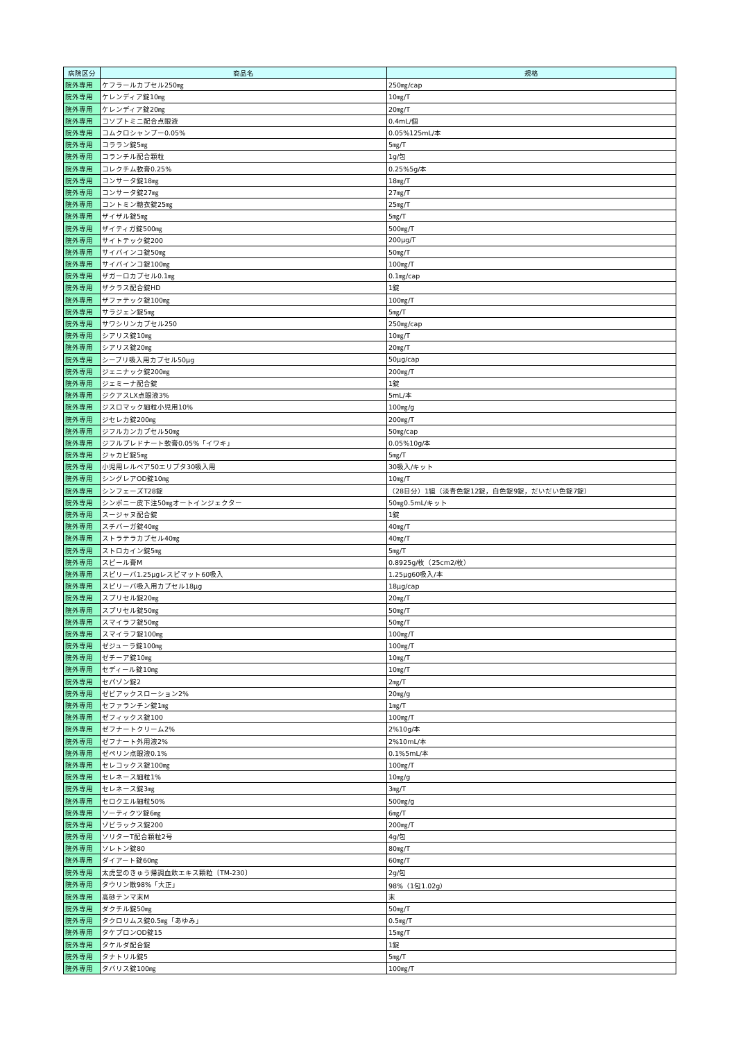| 病院区分 | 商品名 | 規格 |
| --- | --- | --- |
| 院外専用 | ケフラールカプセル250㎎ | 250㎎/cap |
| 院外専用 | ケレンディア錠10㎎ | 10㎎/T |
| 院外専用 | ケレンディア錠20㎎ | 20㎎/T |
| 院外専用 | コソプトミニ配合点眼液 | 0.4mL/個 |
| 院外専用 | コムクロシャンプー0.05% | 0.05%125mL/本 |
| 院外専用 | コララン錠5㎎ | 5㎎/T |
| 院外専用 | コランチル配合顆粒 | 1g/包 |
| 院外専用 | コレクチム軟膏0.25% | 0.25%5g/本 |
| 院外専用 | コンサータ錠18㎎ | 18㎎/T |
| 院外専用 | コンサータ錠27㎎ | 27㎎/T |
| 院外専用 | コントミン糖衣錠25㎎ | 25㎎/T |
| 院外専用 | ザイザル錠5㎎ | 5㎎/T |
| 院外専用 | ザイティガ錠500㎎ | 500㎎/T |
| 院外専用 | サイトテック錠200 | 200μg/T |
| 院外専用 | サイバインコ錠50㎎ | 50㎎/T |
| 院外専用 | サイバインコ錠100㎎ | 100㎎/T |
| 院外専用 | ザガーロカプセル0.1㎎ | 0.1㎎/cap |
| 院外専用 | ザクラス配合錠HD | 1錠 |
| 院外専用 | ザファテック錠100㎎ | 100㎎/T |
| 院外専用 | サラジェン錠5㎎ | 5㎎/T |
| 院外専用 | サワシリンカプセル250 | 250㎎/cap |
| 院外専用 | シアリス錠10㎎ | 10㎎/T |
| 院外専用 | シアリス錠20㎎ | 20㎎/T |
| 院外専用 | シーブリ吸入用カプセル50μg | 50μg/cap |
| 院外専用 | ジェニナック錠200㎎ | 200㎎/T |
| 院外専用 | ジェミーナ配合錠 | 1錠 |
| 院外専用 | ジクアスLX点眼液3% | 5mL/本 |
| 院外専用 | ジスロマック細粒小児用10% | 100㎎/g |
| 院外専用 | ジセレカ錠200㎎ | 200㎎/T |
| 院外専用 | ジフルカンカプセル50㎎ | 50㎎/cap |
| 院外専用 | ジフルプレドナート軟膏0.05%「イワキ」 | 0.05%10g/本 |
| 院外専用 | ジャカビ錠5㎎ | 5㎎/T |
| 院外専用 | 小児用レルベア50エリプタ30吸入用 | 30吸入/キット |
| 院外専用 | シングレアOD錠10㎎ | 10㎎/T |
| 院外専用 | シンフェーズT28錠 | （28日分）1組（淡青色錠12錠，白色錠9錠，だいだい色錠7錠） |
| 院外専用 | シンポニー皮下注50㎎オートインジェクター | 50㎎0.5mL/キット |
| 院外専用 | スージャヌ配合錠 | 1錠 |
| 院外専用 | スチバーガ錠40㎎ | 40㎎/T |
| 院外専用 | ストラテラカプセル40㎎ | 40㎎/T |
| 院外専用 | ストロカイン錠5㎎ | 5㎎/T |
| 院外専用 | スピール膏M | 0.8925g/枚（25cm2/枚） |
| 院外専用 | スピリーバ1.25μgレスピマット60吸入 | 1.25μg60吸入/本 |
| 院外専用 | スピリーバ吸入用カプセル18μg | 18μg/cap |
| 院外専用 | スプリセル錠20㎎ | 20㎎/T |
| 院外専用 | スプリセル錠50㎎ | 50㎎/T |
| 院外専用 | スマイラフ錠50㎎ | 50㎎/T |
| 院外専用 | スマイラフ錠100㎎ | 100㎎/T |
| 院外専用 | ゼジューラ錠100㎎ | 100㎎/T |
| 院外専用 | ゼチーア錠10㎎ | 10㎎/T |
| 院外専用 | セディール錠10㎎ | 10㎎/T |
| 院外専用 | セパゾン錠2 | 2㎎/T |
| 院外専用 | ゼビアックスローション2% | 20㎎/g |
| 院外専用 | セファランチン錠1㎎ | 1㎎/T |
| 院外専用 | ゼフィックス錠100 | 100㎎/T |
| 院外専用 | ゼフナートクリーム2% | 2%10g/本 |
| 院外専用 | ゼフナート外用液2% | 2%10mL/本 |
| 院外専用 | ゼペリン点眼液0.1% | 0.1%5mL/本 |
| 院外専用 | セレコックス錠100㎎ | 100㎎/T |
| 院外専用 | セレネース細粒1% | 10㎎/g |
| 院外専用 | セレネース錠3㎎ | 3㎎/T |
| 院外専用 | セロクエル細粒50% | 500㎎/g |
| 院外専用 | ソーティクツ錠6㎎ | 6㎎/T |
| 院外専用 | ゾビラックス錠200 | 200㎎/T |
| 院外専用 | ソリターT配合顆粒2号 | 4g/包 |
| 院外専用 | ソレトン錠80 | 80㎎/T |
| 院外専用 | ダイアート錠60㎎ | 60㎎/T |
| 院外専用 | 太虎堂のきゅう帰調血飲エキス顆粒〔TM-230〕 | 2g/包 |
| 院外専用 | タウリン散98%「大正」 | 98%（1包1.02g） |
| 院外専用 | 高砂テンマ末M | 末 |
| 院外専用 | ダクチル錠50㎎ | 50㎎/T |
| 院外専用 | タクロリムス錠0.5㎎「あゆみ」 | 0.5㎎/T |
| 院外専用 | タケプロンOD錠15 | 15㎎/T |
| 院外専用 | タケルダ配合錠 | 1錠 |
| 院外専用 | タナトリル錠5 | 5㎎/T |
| 院外専用 | タバリス錠100㎎ | 100㎎/T |